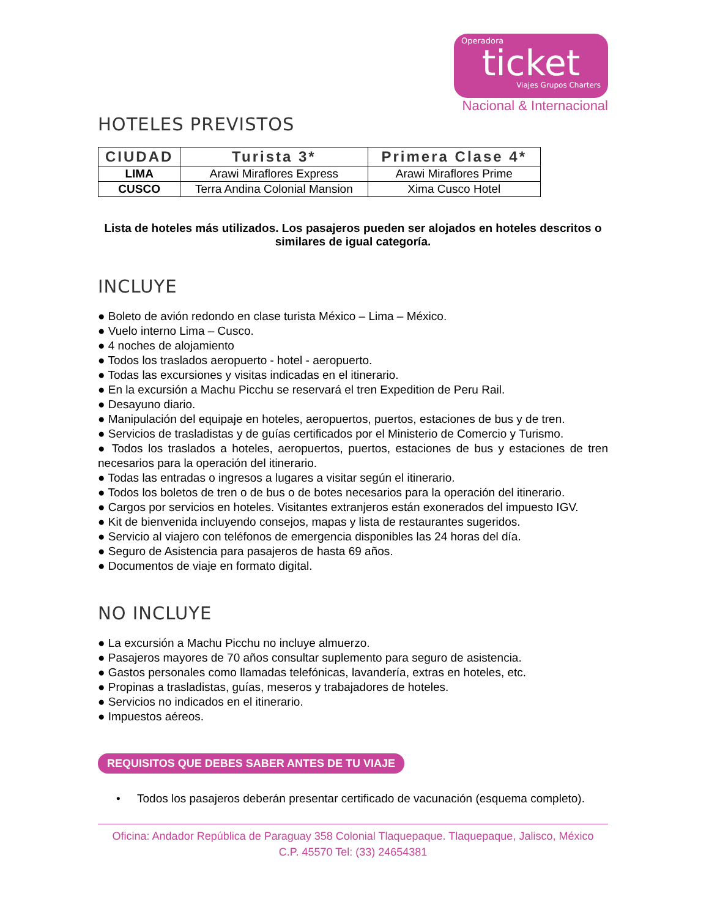Operadora
ticket
Viajes Grupos Charters
Nacional & Internacional
HOTELES PREVISTOS
| CIUDAD | Turista 3* | Primera Clase 4* |
| --- | --- | --- |
| LIMA | Arawi Miraflores Express | Arawi Miraflores Prime |
| CUSCO | Terra Andina Colonial Mansion | Xima Cusco Hotel |
Lista de hoteles más utilizados. Los pasajeros pueden ser alojados en hoteles descritos o similares de igual categoría.
INCLUYE
● Boleto de avión redondo en clase turista México – Lima – México.
● Vuelo interno Lima – Cusco.
● 4 noches de alojamiento
● Todos los traslados aeropuerto - hotel - aeropuerto.
● Todas las excursiones y visitas indicadas en el itinerario.
● En la excursión a Machu Picchu se reservará el tren Expedition de Peru Rail.
● Desayuno diario.
● Manipulación del equipaje en hoteles, aeropuertos, puertos, estaciones de bus y de tren.
● Servicios de trasladistas y de guías certificados por el Ministerio de Comercio y Turismo.
● Todos los traslados a hoteles, aeropuertos, puertos, estaciones de bus y estaciones de tren necesarios para la operación del itinerario.
● Todas las entradas o ingresos a lugares a visitar según el itinerario.
● Todos los boletos de tren o de bus o de botes necesarios para la operación del itinerario.
● Cargos por servicios en hoteles. Visitantes extranjeros están exonerados del impuesto IGV.
● Kit de bienvenida incluyendo consejos, mapas y lista de restaurantes sugeridos.
● Servicio al viajero con teléfonos de emergencia disponibles las 24 horas del día.
● Seguro de Asistencia para pasajeros de hasta 69 años.
● Documentos de viaje en formato digital.
NO INCLUYE
● La excursión a Machu Picchu no incluye almuerzo.
● Pasajeros mayores de 70 años consultar suplemento para seguro de asistencia.
● Gastos personales como llamadas telefónicas, lavandería, extras en hoteles, etc.
● Propinas a trasladistas, guías, meseros y trabajadores de hoteles.
● Servicios no indicados en el itinerario.
● Impuestos aéreos.
REQUISITOS QUE DEBES SABER ANTES DE TU VIAJE
• Todos los pasajeros deberán presentar certificado de vacunación (esquema completo).
Oficina: Andador República de Paraguay 358 Colonial Tlaquepaque. Tlaquepaque, Jalisco, México
C.P. 45570 Tel: (33) 24654381